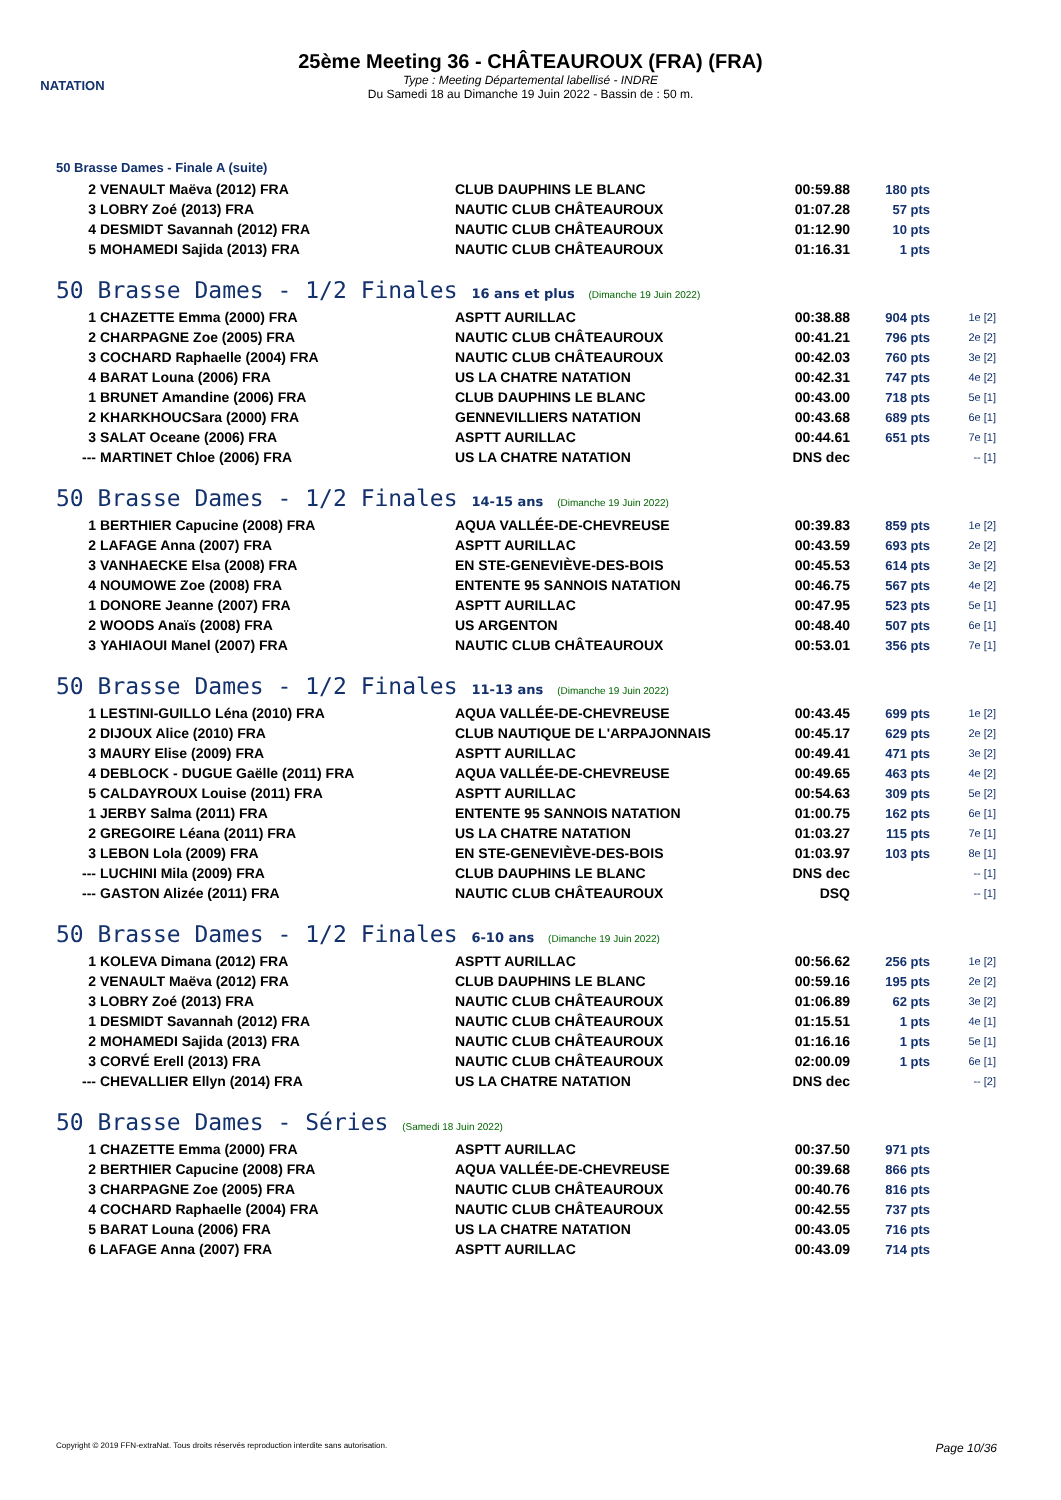NATATION
25ème Meeting 36 - CHÂTEAUROUX (FRA) (FRA)
Type : Meeting Départemental labellisé - INDRE
Du Samedi 18 au Dimanche 19 Juin 2022 - Bassin de : 50 m.
50 Brasse Dames - Finale A (suite)
| 2 | VENAULT Maëva (2012) FRA | CLUB DAUPHINS LE BLANC | 00:59.88 | 180 pts | |
| 3 | LOBRY Zoé (2013) FRA | NAUTIC CLUB CHÂTEAUROUX | 01:07.28 | 57 pts | |
| 4 | DESMIDT Savannah (2012) FRA | NAUTIC CLUB CHÂTEAUROUX | 01:12.90 | 10 pts | |
| 5 | MOHAMEDI Sajida (2013) FRA | NAUTIC CLUB CHÂTEAUROUX | 01:16.31 | 1 pts | |
50 Brasse Dames - 1/2 Finales 16 ans et plus (Dimanche 19 Juin 2022)
| 1 | CHAZETTE Emma (2000) FRA | ASPTT AURILLAC | 00:38.88 | 904 pts | 1e [2] |
| 2 | CHARPAGNE Zoe (2005) FRA | NAUTIC CLUB CHÂTEAUROUX | 00:41.21 | 796 pts | 2e [2] |
| 3 | COCHARD Raphaelle (2004) FRA | NAUTIC CLUB CHÂTEAUROUX | 00:42.03 | 760 pts | 3e [2] |
| 4 | BARAT Louna (2006) FRA | US LA CHATRE NATATION | 00:42.31 | 747 pts | 4e [2] |
| 1 | BRUNET Amandine (2006) FRA | CLUB DAUPHINS LE BLANC | 00:43.00 | 718 pts | 5e [1] |
| 2 | KHARKHOUCSara (2000) FRA | GENNEVILLIERS NATATION | 00:43.68 | 689 pts | 6e [1] |
| 3 | SALAT Oceane (2006) FRA | ASPTT AURILLAC | 00:44.61 | 651 pts | 7e [1] |
| --- | MARTINET Chloe (2006) FRA | US LA CHATRE NATATION | DNS dec | | -- [1] |
50 Brasse Dames - 1/2 Finales 14-15 ans (Dimanche 19 Juin 2022)
| 1 | BERTHIER Capucine (2008) FRA | AQUA VALLÉE-DE-CHEVREUSE | 00:39.83 | 859 pts | 1e [2] |
| 2 | LAFAGE Anna (2007) FRA | ASPTT AURILLAC | 00:43.59 | 693 pts | 2e [2] |
| 3 | VANHAECKE Elsa (2008) FRA | EN STE-GENEVIÈVE-DES-BOIS | 00:45.53 | 614 pts | 3e [2] |
| 4 | NOUMOWE Zoe (2008) FRA | ENTENTE 95 SANNOIS NATATION | 00:46.75 | 567 pts | 4e [2] |
| 1 | DONORE Jeanne (2007) FRA | ASPTT AURILLAC | 00:47.95 | 523 pts | 5e [1] |
| 2 | WOODS Anaïs (2008) FRA | US ARGENTON | 00:48.40 | 507 pts | 6e [1] |
| 3 | YAHIAOUI Manel (2007) FRA | NAUTIC CLUB CHÂTEAUROUX | 00:53.01 | 356 pts | 7e [1] |
50 Brasse Dames - 1/2 Finales 11-13 ans (Dimanche 19 Juin 2022)
| 1 | LESTINI-GUILLO Léna (2010) FRA | AQUA VALLÉE-DE-CHEVREUSE | 00:43.45 | 699 pts | 1e [2] |
| 2 | DIJOUX Alice (2010) FRA | CLUB NAUTIQUE DE L'ARPAJONNAIS | 00:45.17 | 629 pts | 2e [2] |
| 3 | MAURY Elise (2009) FRA | ASPTT AURILLAC | 00:49.41 | 471 pts | 3e [2] |
| 4 | DEBLOCK - DUGUE Gaëlle (2011) FRA | AQUA VALLÉE-DE-CHEVREUSE | 00:49.65 | 463 pts | 4e [2] |
| 5 | CALDAYROUX Louise (2011) FRA | ASPTT AURILLAC | 00:54.63 | 309 pts | 5e [2] |
| 1 | JERBY Salma (2011) FRA | ENTENTE 95 SANNOIS NATATION | 01:00.75 | 162 pts | 6e [1] |
| 2 | GREGOIRE Léana (2011) FRA | US LA CHATRE NATATION | 01:03.27 | 115 pts | 7e [1] |
| 3 | LEBON Lola (2009) FRA | EN STE-GENEVIÈVE-DES-BOIS | 01:03.97 | 103 pts | 8e [1] |
| --- | LUCHINI Mila (2009) FRA | CLUB DAUPHINS LE BLANC | DNS dec | | -- [1] |
| --- | GASTON Alizée (2011) FRA | NAUTIC CLUB CHÂTEAUROUX | DSQ | | -- [1] |
50 Brasse Dames - 1/2 Finales 6-10 ans (Dimanche 19 Juin 2022)
| 1 | KOLEVA Dimana (2012) FRA | ASPTT AURILLAC | 00:56.62 | 256 pts | 1e [2] |
| 2 | VENAULT Maëva (2012) FRA | CLUB DAUPHINS LE BLANC | 00:59.16 | 195 pts | 2e [2] |
| 3 | LOBRY Zoé (2013) FRA | NAUTIC CLUB CHÂTEAUROUX | 01:06.89 | 62 pts | 3e [2] |
| 1 | DESMIDT Savannah (2012) FRA | NAUTIC CLUB CHÂTEAUROUX | 01:15.51 | 1 pts | 4e [1] |
| 2 | MOHAMEDI Sajida (2013) FRA | NAUTIC CLUB CHÂTEAUROUX | 01:16.16 | 1 pts | 5e [1] |
| 3 | CORVÉ Erell (2013) FRA | NAUTIC CLUB CHÂTEAUROUX | 02:00.09 | 1 pts | 6e [1] |
| --- | CHEVALLIER Ellyn (2014) FRA | US LA CHATRE NATATION | DNS dec | | -- [2] |
50 Brasse Dames - Séries (Samedi 18 Juin 2022)
| 1 | CHAZETTE Emma (2000) FRA | ASPTT AURILLAC | 00:37.50 | 971 pts | |
| 2 | BERTHIER Capucine (2008) FRA | AQUA VALLÉE-DE-CHEVREUSE | 00:39.68 | 866 pts | |
| 3 | CHARPAGNE Zoe (2005) FRA | NAUTIC CLUB CHÂTEAUROUX | 00:40.76 | 816 pts | |
| 4 | COCHARD Raphaelle (2004) FRA | NAUTIC CLUB CHÂTEAUROUX | 00:42.55 | 737 pts | |
| 5 | BARAT Louna (2006) FRA | US LA CHATRE NATATION | 00:43.05 | 716 pts | |
| 6 | LAFAGE Anna (2007) FRA | ASPTT AURILLAC | 00:43.09 | 714 pts | |
Copyright © 2019 FFN-extraNat. Tous droits réservés reproduction interdite sans autorisation. Page 10/36